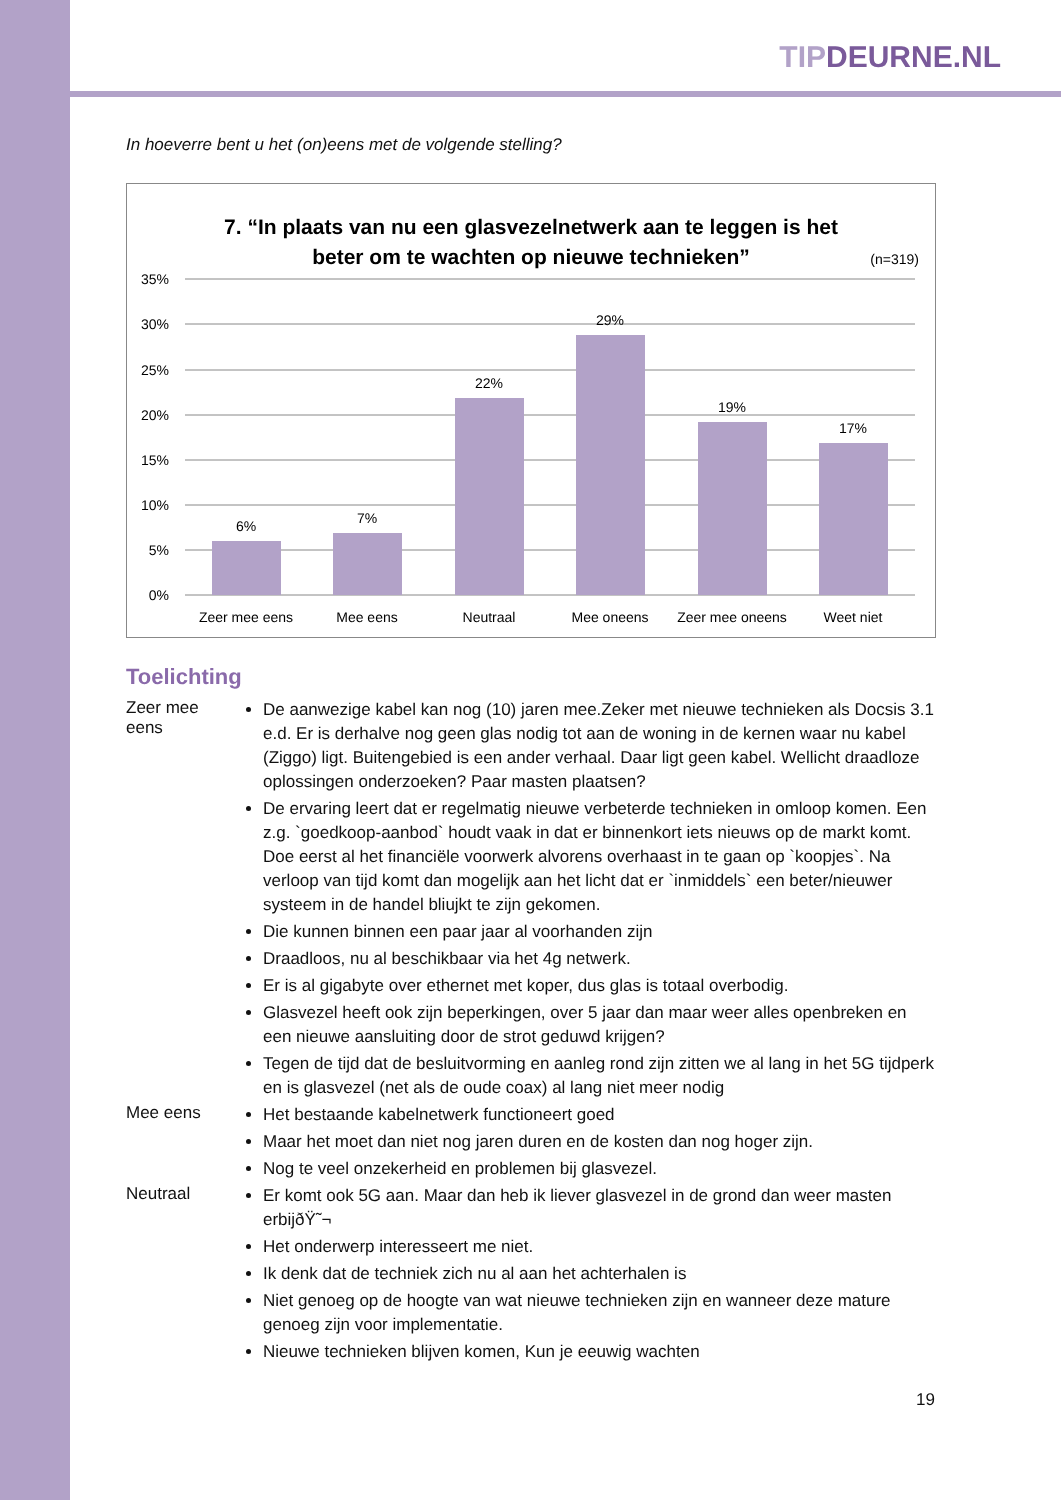TIPDEURNE.NL
In hoeverre bent u het (on)eens met de volgende stelling?
7. “In plaats van nu een glasvezelnetwerk aan te leggen is het
beter om te wachten op nieuwe technieken”
(n=319)
35%
30%
25%
20%
15%
10%
5%
0%
6%
7%
22%
29%
19%
17%
Zeer mee eens
Mee eens
Neutraal
Mee oneens
Zeer mee oneens
Weet niet
Toelichting
Zeer mee eens
De aanwezige kabel kan nog (10) jaren mee.Zeker met nieuwe technieken als Docsis 3.1 e.d. Er is derhalve nog geen glas nodig tot aan de woning in de kernen waar nu kabel (Ziggo) ligt. Buitengebied is een ander verhaal. Daar ligt geen kabel. Wellicht draadloze oplossingen onderzoeken? Paar masten plaatsen?
De ervaring leert dat er regelmatig nieuwe verbeterde technieken in omloop komen. Een z.g. `goedkoop-aanbod` houdt vaak in dat er binnenkort iets nieuws op de markt komt. Doe eerst al het financiële voorwerk alvorens overhaast in te gaan op `koopjes`. Na verloop van tijd komt dan mogelijk aan het licht dat er `inmiddels` een beter/nieuwer systeem in de handel bliujkt te zijn gekomen.
Die kunnen binnen een paar jaar al voorhanden zijn
Draadloos, nu al beschikbaar via het 4g netwerk.
Er is al gigabyte over ethernet met koper, dus glas is totaal overbodig.
Glasvezel heeft ook zijn beperkingen, over 5 jaar dan maar weer alles openbreken en een nieuwe aansluiting door de strot geduwd krijgen?
Tegen de tijd dat de besluitvorming en aanleg rond zijn zitten we al lang in het 5G tijdperk en is glasvezel (net als de oude coax) al lang niet meer nodig
Mee eens
Het bestaande kabelnetwerk functioneert goed
Maar het moet dan niet nog jaren duren en de kosten dan nog hoger zijn.
Nog te veel onzekerheid en problemen bij glasvezel.
Neutraal
Er komt ook 5G aan. Maar dan heb ik liever glasvezel in de grond dan weer masten erbijðŸ˜¬
Het onderwerp interesseert me niet.
Ik denk dat de techniek zich nu al aan het achterhalen is
Niet genoeg op de hoogte van wat nieuwe technieken zijn en wanneer deze mature genoeg zijn voor implementatie.
Nieuwe technieken blijven komen, Kun je eeuwig wachten
19